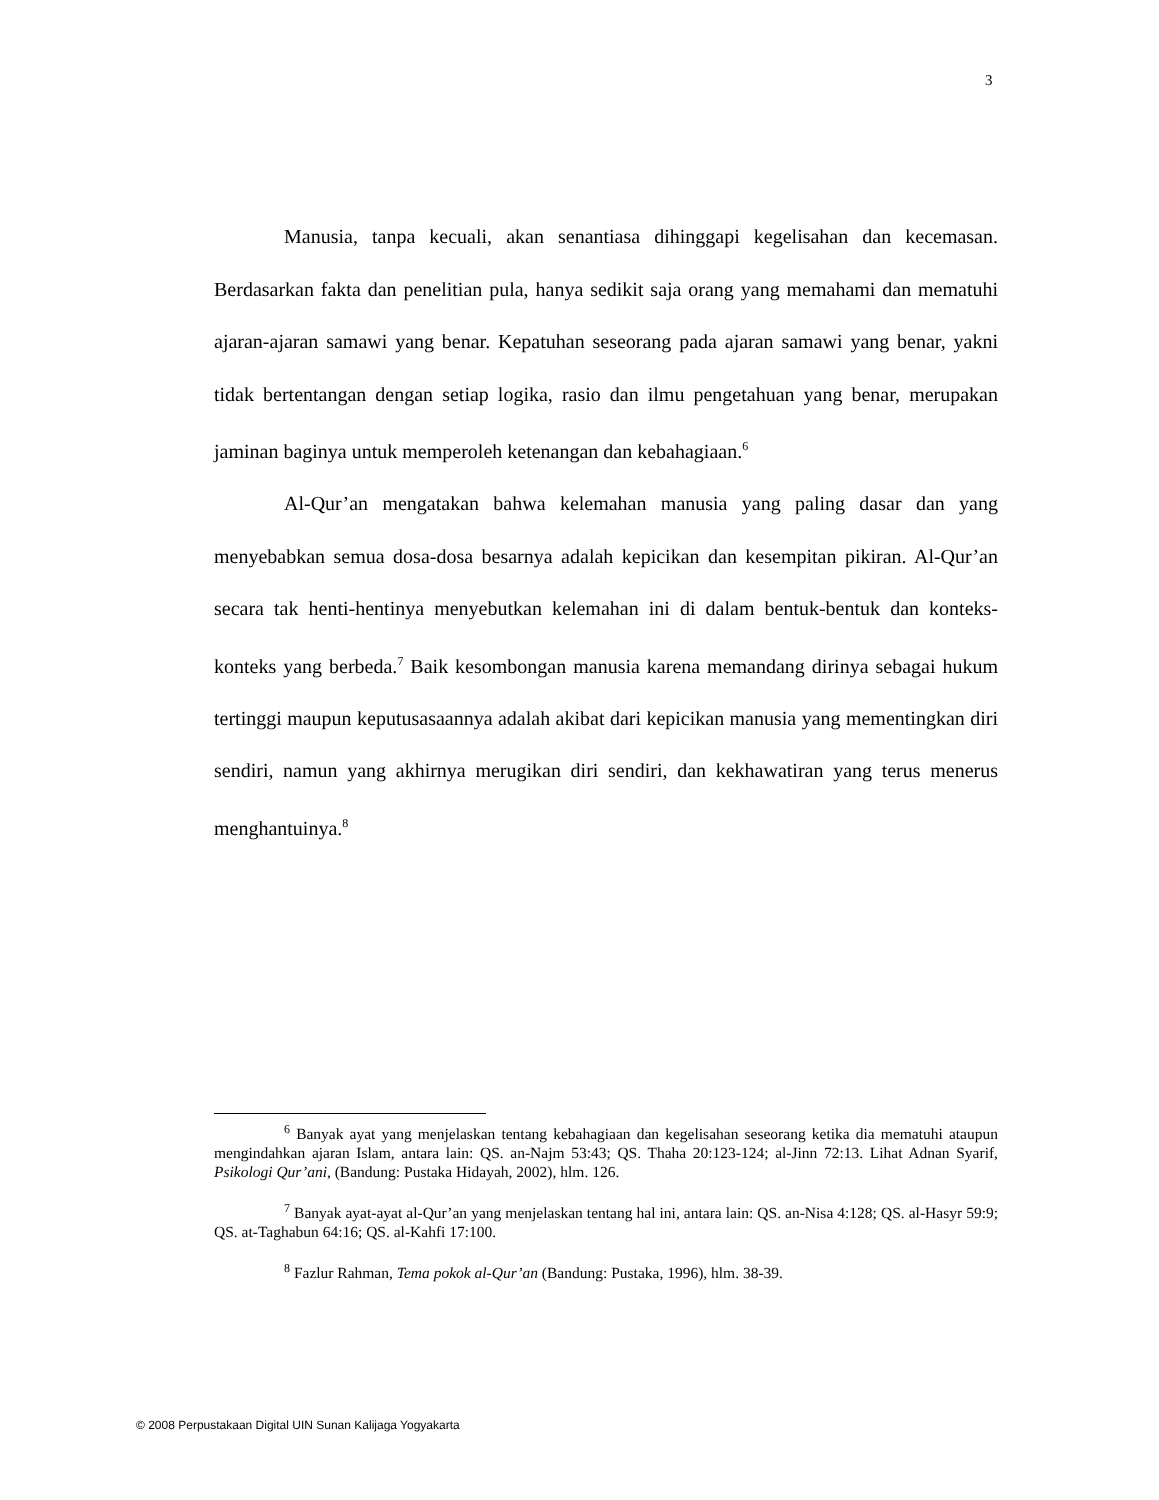3
Manusia, tanpa kecuali, akan senantiasa dihinggapi kegelisahan dan kecemasan. Berdasarkan fakta dan penelitian pula, hanya sedikit saja orang yang memahami dan mematuhi ajaran-ajaran samawi yang benar. Kepatuhan seseorang pada ajaran samawi yang benar, yakni tidak bertentangan dengan setiap logika, rasio dan ilmu pengetahuan yang benar, merupakan jaminan baginya untuk memperoleh ketenangan dan kebahagiaan.<sup>6</sup>
Al-Qur’an mengatakan bahwa kelemahan manusia yang paling dasar dan yang menyebabkan semua dosa-dosa besarnya adalah kepicikan dan kesempitan pikiran. Al-Qur’an secara tak henti-hentinya menyebutkan kelemahan ini di dalam bentuk-bentuk dan konteks-konteks yang berbeda.<sup>7</sup> Baik kesombongan manusia karena memandang dirinya sebagai hukum tertinggi maupun keputusasaannya adalah akibat dari kepicikan manusia yang mementingkan diri sendiri, namun yang akhirnya merugikan diri sendiri, dan kekhawatiran yang terus menerus menghantuinya.<sup>8</sup>
<sup>6</sup> Banyak ayat yang menjelaskan tentang kebahagiaan dan kegelisahan seseorang ketika dia mematuhi ataupun mengindahkan ajaran Islam, antara lain: QS. an-Najm 53:43; QS. Thaha 20:123-124; al-Jinn 72:13. Lihat Adnan Syarif, Psikologi Qur’ani, (Bandung: Pustaka Hidayah, 2002), hlm. 126.
<sup>7</sup> Banyak ayat-ayat al-Qur’an yang menjelaskan tentang hal ini, antara lain: QS. an-Nisa 4:128; QS. al-Hasyr 59:9; QS. at-Taghabun 64:16; QS. al-Kahfi 17:100.
<sup>8</sup> Fazlur Rahman, Tema pokok al-Qur’an (Bandung: Pustaka, 1996), hlm. 38-39.
© 2008 Perpustakaan Digital UIN Sunan Kalijaga Yogyakarta